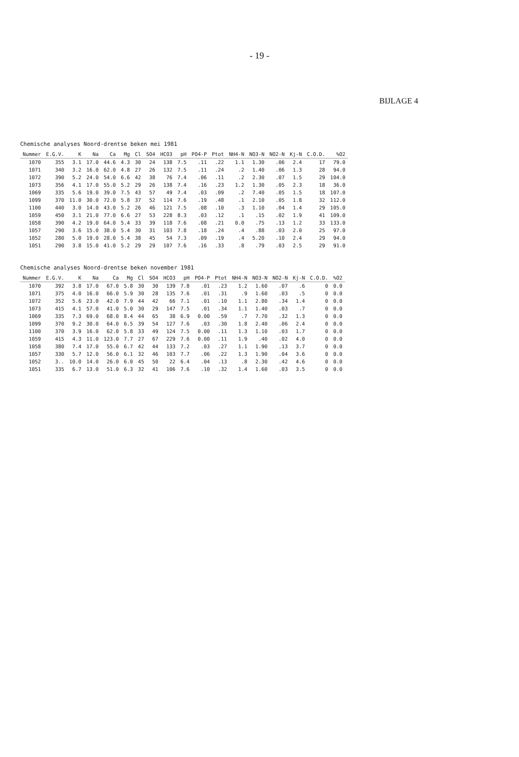- 19 -
BIJLAGE 4
Chemische analyses Noord-drentse beken mei 1981
| Nummer | E.G.V. | K | Na | Ca | Mg | Cl | SO4 | HCO3 | pH | PO4-P | Ptot | NH4-N | NO3-N | NO2-N | Kj-N | C.O.D. | %O2 |
| --- | --- | --- | --- | --- | --- | --- | --- | --- | --- | --- | --- | --- | --- | --- | --- | --- | --- |
| 1070 | 355 | 3.1 | 17.0 | 44.6 | 4.3 | 30 | 24 | 138 | 7.5 | .11 | .22 | 1.1 | 1.30 | .06 | 2.4 | 17 | 79.0 |
| 1071 | 340 | 3.2 | 16.0 | 62.0 | 4.8 | 27 | 26 | 132 | 7.5 | .11 | .24 | .2 | 1.40 | .06 | 1.3 | 28 | 94.0 |
| 1072 | 390 | 5.2 | 24.0 | 54.0 | 6.6 | 42 | 38 | 76 | 7.4 | .06 | .11 | .2 | 2.30 | .07 | 1.5 | 29 | 104.0 |
| 1073 | 356 | 4.1 | 17.0 | 55.0 | 5.2 | 29 | 26 | 138 | 7.4 | .16 | .23 | 1.2 | 1.30 | .05 | 2.3 | 18 | 36.0 |
| 1069 | 335 | 5.6 | 19.0 | 39.0 | 7.5 | 43 | 57 | 49 | 7.4 | .03 | .09 | .2 | 7.40 | .05 | 1.5 | 18 | 107.0 |
| 1099 | 370 | 11.0 | 30.0 | 72.0 | 5.8 | 37 | 52 | 114 | 7.6 | .19 | .48 | .1 | 2.10 | .05 | 1.8 | 32 | 112.0 |
| 1100 | 440 | 3.0 | 14.0 | 43.0 | 5.2 | 26 | 46 | 121 | 7.5 | .08 | .10 | .3 | 1.10 | .04 | 1.4 | 29 | 105.0 |
| 1059 | 450 | 3.1 | 21.0 | 77.0 | 6.6 | 27 | 53 | 228 | 8.3 | .03 | .12 | .1 | .15 | .02 | 1.9 | 41 | 109.0 |
| 1058 | 390 | 4.2 | 19.0 | 64.0 | 5.4 | 33 | 39 | 118 | 7.6 | .08 | .21 | 0.0 | .75 | .13 | 1.2 | 33 | 133.0 |
| 1057 | 290 | 3.6 | 15.0 | 38.0 | 5.4 | 30 | 31 | 103 | 7.8 | .18 | .24 | .4 | .88 | .03 | 2.0 | 25 | 97.0 |
| 1052 | 280 | 5.0 | 19.0 | 28.0 | 5.4 | 38 | 45 | 54 | 7.3 | .09 | .19 | .4 | 5.20 | .10 | 2.4 | 29 | 94.0 |
| 1051 | 290 | 3.8 | 15.0 | 41.0 | 5.2 | 29 | 29 | 107 | 7.6 | .16 | .33 | .8 | .79 | .03 | 2.5 | 29 | 91.0 |
Chemische analyses Noord-drentse beken november 1981
| Nummer | E.G.V. | K | Na | Ca | Mg | Cl | SO4 | HCO3 | pH | PO4-P | Ptot | NH4-N | NO3-N | NO2-N | Kj-N | C.O.D. | %O2 |
| --- | --- | --- | --- | --- | --- | --- | --- | --- | --- | --- | --- | --- | --- | --- | --- | --- | --- |
| 1070 | 392 | 3.8 | 17.0 | 67.0 | 5.8 | 30 | 30 | 139 | 7.8 | .01 | .23 | 1.2 | 1.60 | .07 | .6 | 0 | 0.0 |
| 1071 | 375 | 4.0 | 16.0 | 66.0 | 5.9 | 30 | 28 | 135 | 7.6 | .01 | .31 | .9 | 1.60 | .03 | .5 | 0 | 0.0 |
| 1072 | 352 | 5.6 | 23.0 | 42.0 | 7.9 | 44 | 42 | 66 | 7.1 | .01 | .10 | 1.1 | 2.80 | .34 | 1.4 | 0 | 0.0 |
| 1073 | 415 | 4.1 | 57.0 | 41.0 | 5.0 | 30 | 29 | 147 | 7.5 | .01 | .34 | 1.1 | 1.40 | .03 | .7 | 0 | 0.0 |
| 1069 | 335 | 7.3 | 69.0 | 68.0 | 8.4 | 44 | 65 | 38 | 6.9 | 0.00 | .59 | .7 | 7.70 | .32 | 1.3 | 0 | 0.0 |
| 1099 | 370 | 9.2 | 30.0 | 64.0 | 6.5 | 39 | 54 | 127 | 7.6 | .03 | .30 | 1.8 | 2.40 | .06 | 2.4 | 0 | 0.0 |
| 1100 | 370 | 3.9 | 16.0 | 62.0 | 5.8 | 33 | 49 | 124 | 7.5 | 0.00 | .11 | 1.3 | 1.10 | .03 | 1.7 | 0 | 0.0 |
| 1059 | 415 | 4.3 | 11.0 | 123.0 | 7.7 | 27 | 67 | 229 | 7.6 | 0.00 | .11 | 1.9 | .40 | .02 | 4.0 | 0 | 0.0 |
| 1058 | 380 | 7.4 | 17.0 | 55.0 | 6.7 | 42 | 44 | 133 | 7.2 | .03 | .27 | 1.1 | 1.90 | .13 | 3.7 | 0 | 0.0 |
| 1057 | 330 | 5.7 | 12.0 | 56.0 | 6.1 | 32 | 46 | 103 | 7.7 | .06 | .22 | 1.3 | 1.90 | .04 | 3.6 | 0 | 0.0 |
| 1052 | 3.. | 10.0 | 14.0 | 26.0 | 6.0 | 45 | 50 | 22 | 6.4 | .04 | .13 | .8 | 2.30 | .42 | 4.6 | 0 | 0.0 |
| 1051 | 335 | 6.7 | 13.0 | 51.0 | 6.3 | 32 | 41 | 106 | 7.6 | .10 | .32 | 1.4 | 1.60 | .03 | 3.5 | 0 | 0.0 |